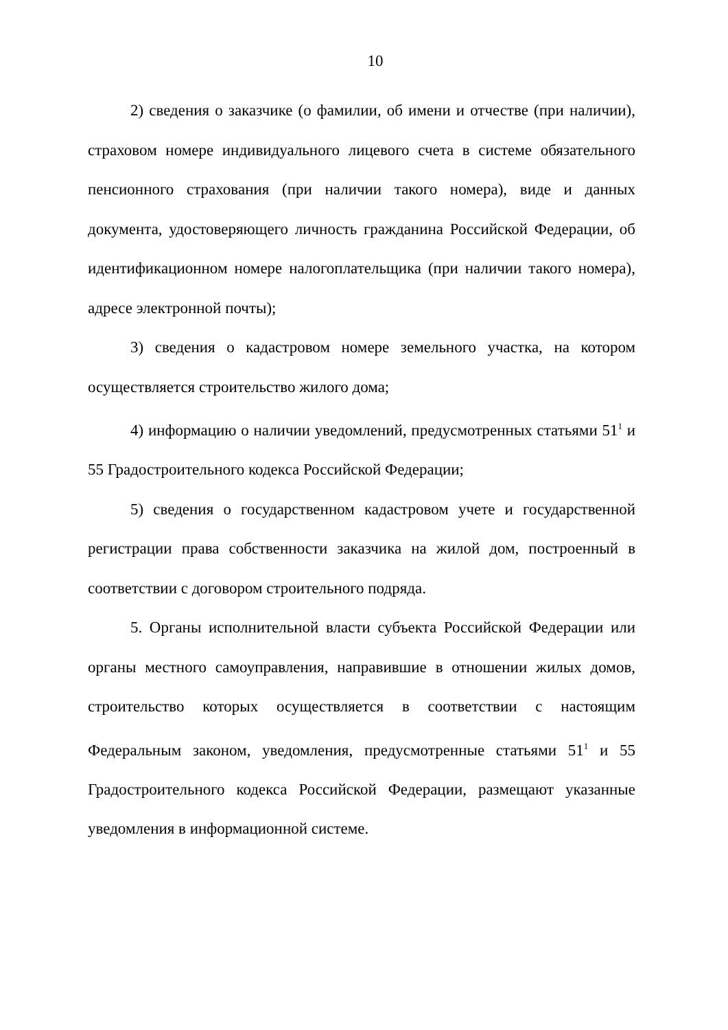10
2) сведения о заказчике (о фамилии, об имени и отчестве (при наличии), страховом номере индивидуального лицевого счета в системе обязательного пенсионного страхования (при наличии такого номера), виде и данных документа, удостоверяющего личность гражданина Российской Федерации, об идентификационном номере налогоплательщика (при наличии такого номера), адресе электронной почты);
3) сведения о кадастровом номере земельного участка, на котором осуществляется строительство жилого дома;
4) информацию о наличии уведомлений, предусмотренных статьями 51<sup>1</sup> и 55 Градостроительного кодекса Российской Федерации;
5) сведения о государственном кадастровом учете и государственной регистрации права собственности заказчика на жилой дом, построенный в соответствии с договором строительного подряда.
5. Органы исполнительной власти субъекта Российской Федерации или органы местного самоуправления, направившие в отношении жилых домов, строительство которых осуществляется в соответствии с настоящим Федеральным законом, уведомления, предусмотренные статьями 51<sup>1</sup> и 55 Градостроительного кодекса Российской Федерации, размещают указанные уведомления в информационной системе.